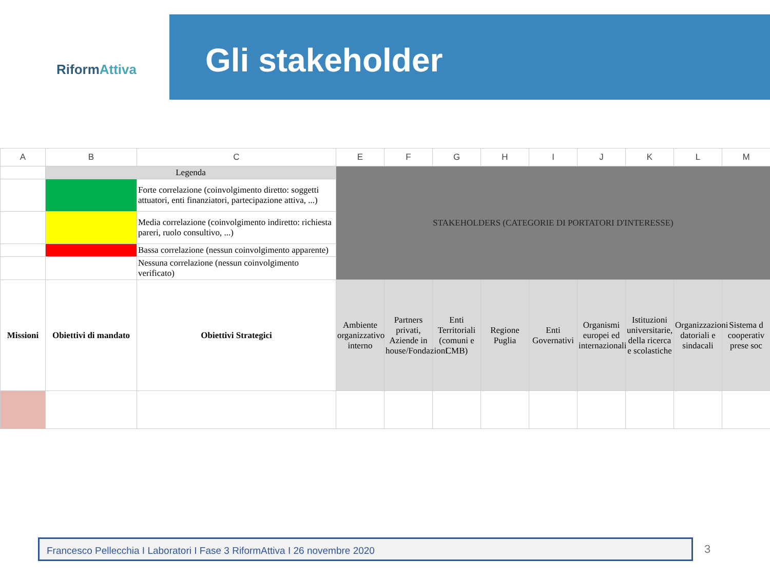RiformAttiva Gli stakeholder
| A | B | C | E | F | G | H | I | J | K | L | M |
| --- | --- | --- | --- | --- | --- | --- | --- | --- | --- | --- | --- |
| | Legenda | | STAKEHOLDERS (CATEGORIE DI PORTATORI D'INTERESSE) | | | | | | | | |
| | | Forte correlazione (coinvolgimento diretto: soggetti attuatori, enti finanziatori, partecipazione attiva, ...) | | | | | | | | | |
| | | Media correlazione (coinvolgimento indiretto: richiesta pareri, ruolo consultivo, ...) | | | | | | | | | |
| | | Bassa correlazione (nessun coinvolgimento apparente) | | | | | | | | | |
| | | Nessuna correlazione (nessun coinvolgimento verificato) | | | | | | | | | |
| Missioni | Obiettivi di mandato | Obiettivi Strategici | Ambiente organizzativo interno | Partners privati, Aziende in house/Fondazioni | Enti Territoriali (comuni e CMB) | Regione Puglia | Enti Governativi | Organismi europei ed internazionali | Istituzioni universitarie, della ricerca e scolastiche | Organizzazioni datoriali e sindacali | Sistema d cooperativ prese soc |
Francesco Pellecchia I Laboratori I Fase 3 RiformAttiva I 26 novembre 2020 3